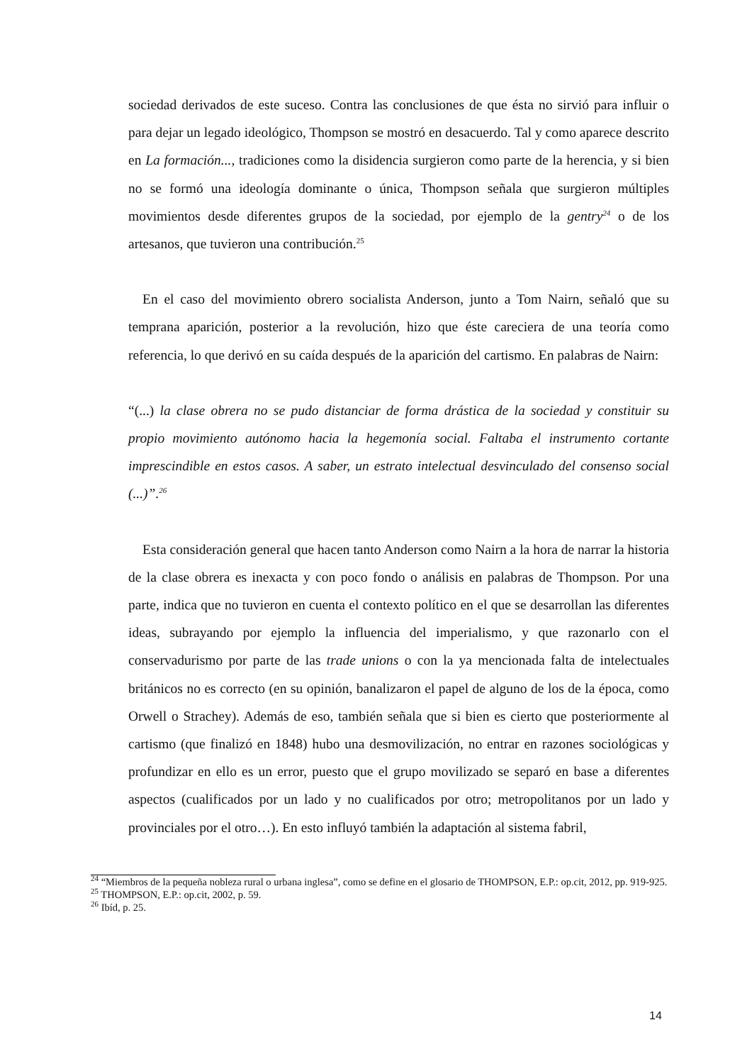sociedad derivados de este suceso. Contra las conclusiones de que ésta no sirvió para influir o para dejar un legado ideológico, Thompson se mostró en desacuerdo. Tal y como aparece descrito en La formación..., tradiciones como la disidencia surgieron como parte de la herencia, y si bien no se formó una ideología dominante o única, Thompson señala que surgieron múltiples movimientos desde diferentes grupos de la sociedad, por ejemplo de la gentry<sup>24</sup> o de los artesanos, que tuvieron una contribución.<sup>25</sup>
En el caso del movimiento obrero socialista Anderson, junto a Tom Nairn, señaló que su temprana aparición, posterior a la revolución, hizo que éste careciera de una teoría como referencia, lo que derivó en su caída después de la aparición del cartismo. En palabras de Nairn:
“(...) la clase obrera no se pudo distanciar de forma drástica de la sociedad y constituir su propio movimiento autónomo hacia la hegemonía social. Faltaba el instrumento cortante imprescindible en estos casos. A saber, un estrato intelectual desvinculado del consenso social (...)”.<sup>26</sup>
Esta consideración general que hacen tanto Anderson como Nairn a la hora de narrar la historia de la clase obrera es inexacta y con poco fondo o análisis en palabras de Thompson. Por una parte, indica que no tuvieron en cuenta el contexto político en el que se desarrollan las diferentes ideas, subrayando por ejemplo la influencia del imperialismo, y que razonarlo con el conservadurismo por parte de las trade unions o con la ya mencionada falta de intelectuales británicos no es correcto (en su opinión, banalizaron el papel de alguno de los de la época, como Orwell o Strachey). Además de eso, también señala que si bien es cierto que posteriormente al cartismo (que finalizó en 1848) hubo una desmovilización, no entrar en razones sociológicas y profundizar en ello es un error, puesto que el grupo movilizado se separó en base a diferentes aspectos (cualificados por un lado y no cualificados por otro; metropolitanos por un lado y provinciales por el otro…). En esto influyó también la adaptación al sistema fabril,
<sup>24</sup> “Miembros de la pequeña nobleza rural o urbana inglesa”, como se define en el glosario de THOMPSON, E.P.: op.cit, 2012, pp. 919-925.
<sup>25</sup> THOMPSON, E.P.: op.cit, 2002, p. 59.
<sup>26</sup> Ibíd, p. 25.
14